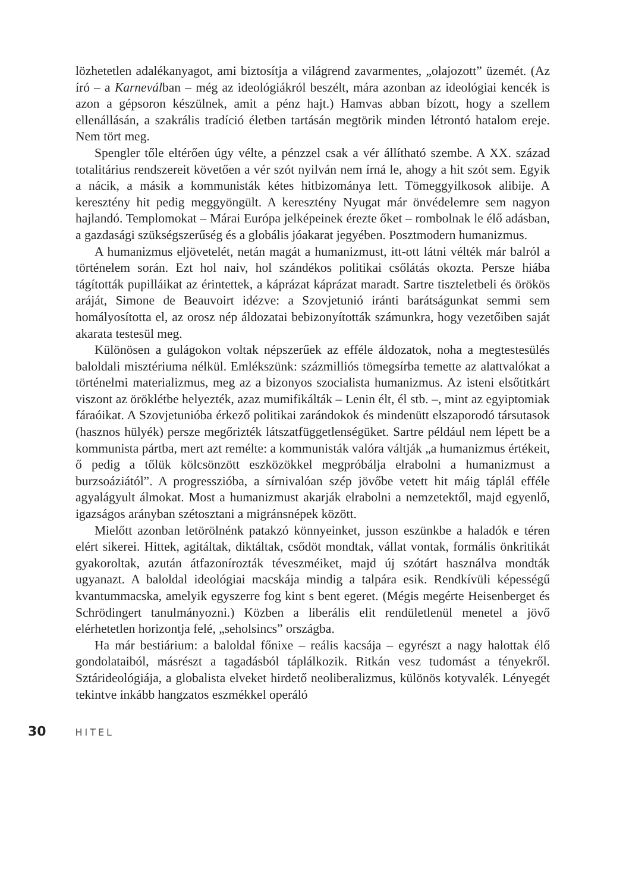lözhetetlen adalékanyagot, ami biztosítja a világrend zavarmentes, „olajozott” üzemét. (Az író – a Karneválban – még az ideológiákról beszélt, mára azonban az ideológiai kencék is azon a gépsoron készülnek, amit a pénz hajt.) Hamvas abban bízott, hogy a szellem ellenállásán, a szakrális tradíció életben tartásán megtörik minden létrontó hatalom ereje. Nem tört meg.
Spengler tőle eltérően úgy vélte, a pénzzel csak a vér állítható szembe. A XX. század totalitárius rendszereit követően a vér szót nyilván nem írná le, ahogy a hit szót sem. Egyik a nácik, a másik a kommunisták kétes hitbizománya lett. Tömeggyilkosok alibije. A keresztény hit pedig meggyöngült. A keresztény Nyugat már önvédelemre sem nagyon hajlandó. Templomokat – Márai Európa jelképeinek érezte őket – rombolnak le élő adásban, a gazdasági szükségszerűség és a globális jóakarat jegyében. Posztmodern humanizmus.
A humanizmus eljövetelét, netán magát a humanizmust, itt-ott látni vélték már balról a történelem során. Ezt hol naiv, hol szándékos politikai csőlátás okozta. Persze hiába tágították pupilláikat az érintettek, a káprázat káprázat maradt. Sartre tiszteletbeli és örökös aráját, Simone de Beauvoirt idézve: a Szovjetunió iránti barátságunkat semmi sem homályosította el, az orosz nép áldozatai bebizonyították számunkra, hogy vezetőiben saját akarata testesül meg.
Különösen a gulágokon voltak népszerűek az efféle áldozatok, noha a megtestesülés baloldali misztériuma nélkül. Emlékszünk: százmilliós tömegsírba temette az alattvalókat a történelmi materializmus, meg az a bizonyos szocialista humanizmus. Az isteni elsőtitkárt viszont az öröklétbe helyezték, azaz mumifikálták – Lenin élt, él stb. –, mint az egyiptomiak fáraóikat. A Szovjetunióba érkező politikai zarándokok és mindenütt elszaporodó társutasok (hasznos hülyék) persze megőrizték látszatfüggetlenségüket. Sartre például nem lépett be a kommunista pártba, mert azt remélte: a kommunisták valóra váltják „a humanizmus értékeit, ő pedig a tőlük kölcsönzött eszközökkel megpróbálja elrabolni a humanizmust a burzsoáziától”. A progresszióba, a sírnivalóan szép jövőbe vetett hit máig táplál efféle agyalágyult álmokat. Most a humanizmust akarják elrabolni a nemzetektől, majd egyenlő, igazságos arányban szétosztani a migránsnépek között.
Mielőtt azonban letörölnénk patakzó könnyeinket, jusson eszünkbe a haladók e téren elért sikerei. Hittek, agitáltak, diktáltak, csődöt mondtak, vállat vontak, formális önkritikát gyakoroltak, azután átfazonírozták téveszméiket, majd új szótárt használva mondták ugyanazt. A baloldal ideológiai macskája mindig a talpára esik. Rendkívüli képességű kvantummacska, amelyik egyszerre fog kint s bent egeret. (Mégis megérte Heisenberget és Schrödingert tanulmányozni.) Közben a liberális elit rendületlenül menetel a jövő elérhetetlen horizontja felé, „seholsincs” országba.
Ha már bestiárium: a baloldal főnixe – reális kacsája – egyrészt a nagy halottak élő gondolataiból, másrészt a tagadásból táplálkozik. Ritkán vesz tudomást a tényekről. Sztárideológiája, a globalista elveket hirdető neoliberalizmus, különös kotyvalék. Lényegét tekintve inkább hangzatos eszmékkel operáló
30 HITEL